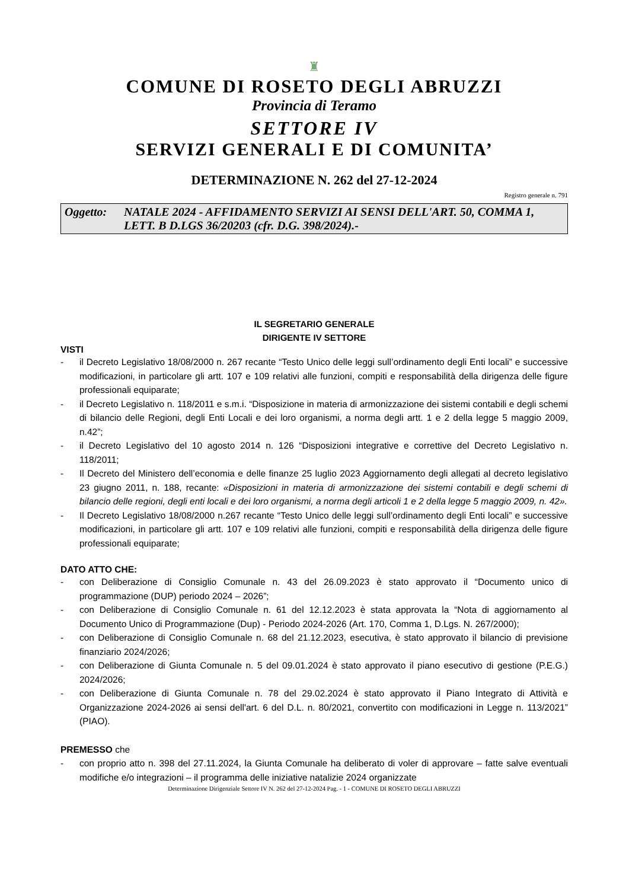♜
COMUNE DI ROSETO DEGLI ABRUZZI
Provincia di Teramo
SETTORE IV
SERVIZI GENERALI E DI COMUNITA’
DETERMINAZIONE N. 262 del 27-12-2024
Registro generale n. 791
Oggetto: NATALE 2024 - AFFIDAMENTO SERVIZI AI SENSI DELL'ART. 50, COMMA 1, LETT. B D.LGS 36/20203 (cfr. D.G. 398/2024).-
IL SEGRETARIO GENERALE
DIRIGENTE IV SETTORE
VISTI
- il Decreto Legislativo 18/08/2000 n. 267 recante “Testo Unico delle leggi sull’ordinamento degli Enti locali” e successive modificazioni, in particolare gli artt. 107 e 109 relativi alle funzioni, compiti e responsabilità della dirigenza delle figure professionali equiparate;
- il Decreto Legislativo n. 118/2011 e s.m.i. “Disposizione in materia di armonizzazione dei sistemi contabili e degli schemi di bilancio delle Regioni, degli Enti Locali e dei loro organismi, a norma degli artt. 1 e 2 della legge 5 maggio 2009, n.42”;
- il Decreto Legislativo del 10 agosto 2014 n. 126 “Disposizioni integrative e correttive del Decreto Legislativo n. 118/2011;
- Il Decreto del Ministero dell’economia e delle finanze 25 luglio 2023 Aggiornamento degli allegati al decreto legislativo 23 giugno 2011, n. 188, recante: «Disposizioni in materia di armonizzazione dei sistemi contabili e degli schemi di bilancio delle regioni, degli enti locali e dei loro organismi, a norma degli articoli 1 e 2 della legge 5 maggio 2009, n. 42».
- Il Decreto Legislativo 18/08/2000 n.267 recante “Testo Unico delle leggi sull’ordinamento degli Enti locali” e successive modificazioni, in particolare gli artt. 107 e 109 relativi alle funzioni, compiti e responsabilità della dirigenza delle figure professionali equiparate;
DATO ATTO CHE:
- con Deliberazione di Consiglio Comunale n. 43 del 26.09.2023 è stato approvato il “Documento unico di programmazione (DUP) periodo 2024 – 2026”;
- con Deliberazione di Consiglio Comunale n. 61 del 12.12.2023 è stata approvata la “Nota di aggiornamento al Documento Unico di Programmazione (Dup) - Periodo 2024-2026 (Art. 170, Comma 1, D.Lgs. N. 267/2000);
- con Deliberazione di Consiglio Comunale n. 68 del 21.12.2023, esecutiva, è stato approvato il bilancio di previsione finanziario 2024/2026;
- con Deliberazione di Giunta Comunale n. 5 del 09.01.2024 è stato approvato il piano esecutivo di gestione (P.E.G.) 2024/2026;
- con Deliberazione di Giunta Comunale n. 78 del 29.02.2024 è stato approvato il Piano Integrato di Attività e Organizzazione 2024-2026 ai sensi dell'art. 6 del D.L. n. 80/2021, convertito con modificazioni in Legge n. 113/2021” (PIAO).
PREMESSO che
- con proprio atto n. 398 del 27.11.2024, la Giunta Comunale ha deliberato di voler di approvare – fatte salve eventuali modifiche e/o integrazioni – il programma delle iniziative natalizie 2024 organizzate
Determinazione Dirigenziale Settore IV N. 262 del 27-12-2024 Pag. - 1 - COMUNE DI ROSETO DEGLI ABRUZZI